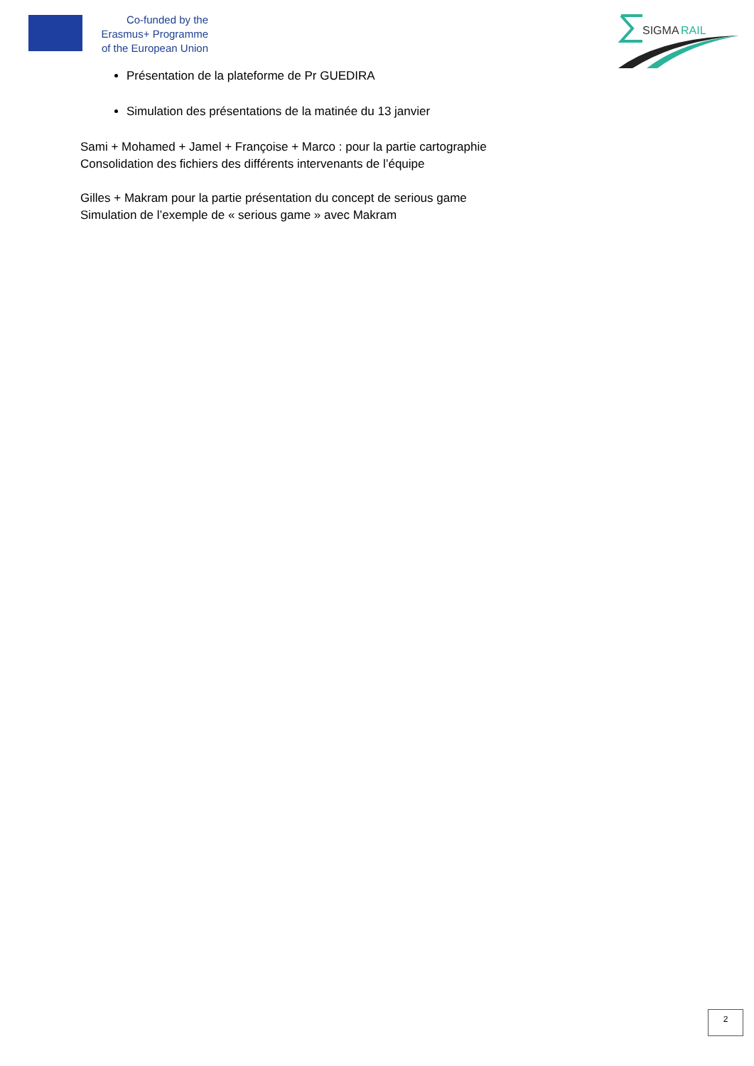Co-funded by the
Erasmus+ Programme
of the European Union
SIGMA
RAIL
Présentation de la plateforme de Pr GUEDIRA
Simulation des présentations de la matinée du 13 janvier
Sami + Mohamed + Jamel + Françoise + Marco : pour la partie cartographie
Consolidation des fichiers des différents intervenants de l’équipe
Gilles + Makram pour la partie présentation du concept de serious game
Simulation de l’exemple de « serious game » avec Makram
2